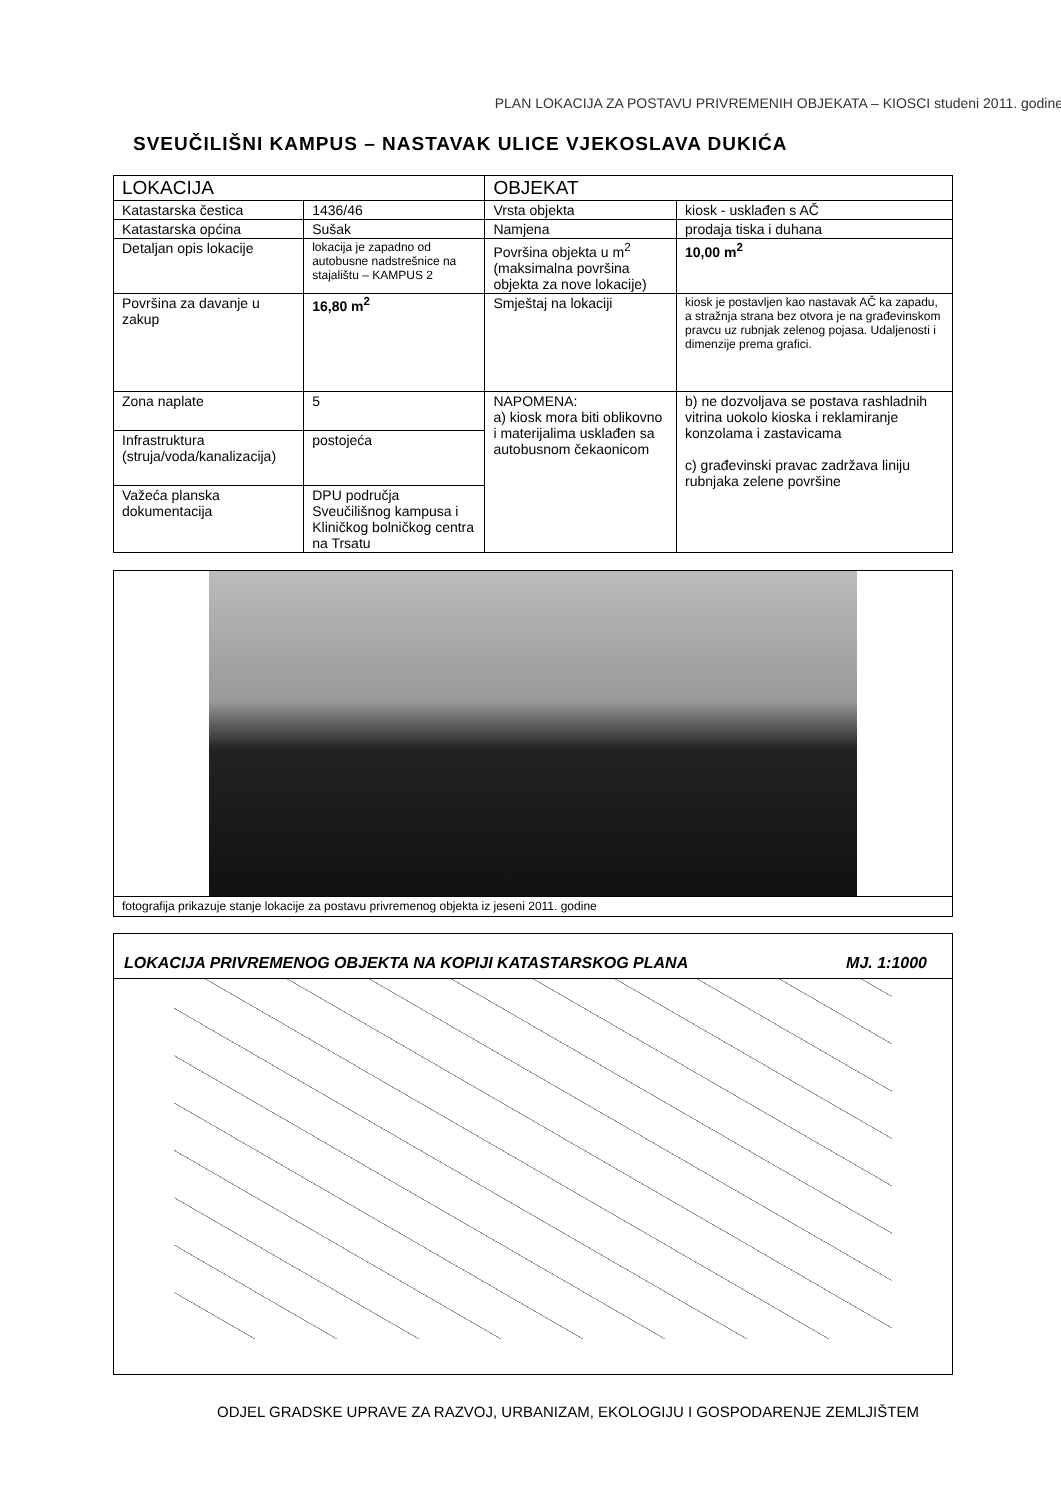PLAN LOKACIJA ZA POSTAVU PRIVREMENIH OBJEKATA – KIOSCI studeni 2011. godine
SVEUČILIŠNI KAMPUS – NASTAVAK ULICE VJEKOSLAVA DUKIĆA
| LOKACIJA | | OBJEKAT | |
| --- | --- | --- | --- |
| Katastarska čestica | 1436/46 | Vrsta objekta | kiosk - usklađen s AČ |
| Katastarska općina | Sušak | Namjena | prodaja tiska i duhana |
| Detaljan opis lokacije | lokacija je zapadno od autobusne nadstrešnice na stajalištu – KAMPUS 2 | Površina objekta u m<sup>2</sup> (maksimalna površina objekta za nove lokacije) | 10,00 m<sup>2</sup> |
| Površina za davanje u zakup | 16,80 m<sup>2</sup> | Smještaj na lokaciji | kiosk je postavljen kao nastavak AČ ka zapadu, a stražnja strana bez otvora je na građevinskom pravcu uz rubnjak zelenog pojasa. Udaljenosti i dimenzije prema grafici. |
| Zona naplate | 5 | NAPOMENA: a) kiosk mora biti oblikovno i materijalima usklađen sa autobusnom čekaonicom | b) ne dozvoljava se postava rashladnih vitrina uokolo kioska i reklamiranje konzolama i zastavicama c) građevinski pravac zadržava liniju rubnjaka zelene površine |
| Infrastruktura (struja/voda/kanalizacija) | postojeća | | |
| Važeća planska dokumentacija | DPU područja Sveučilišnog kampusa i Kliničkog bolničkog centra na Trsatu | | |
fotografija prikazuje stanje lokacije za postavu privremenog objekta iz jeseni 2011. godine
LOKACIJA PRIVREMENOG OBJEKTA NA KOPIJI KATASTARSKOG PLANA MJ. 1:1000
ODJEL GRADSKE UPRAVE ZA RAZVOJ, URBANIZAM, EKOLOGIJU I GOSPODARENJE ZEMLJIŠTEM